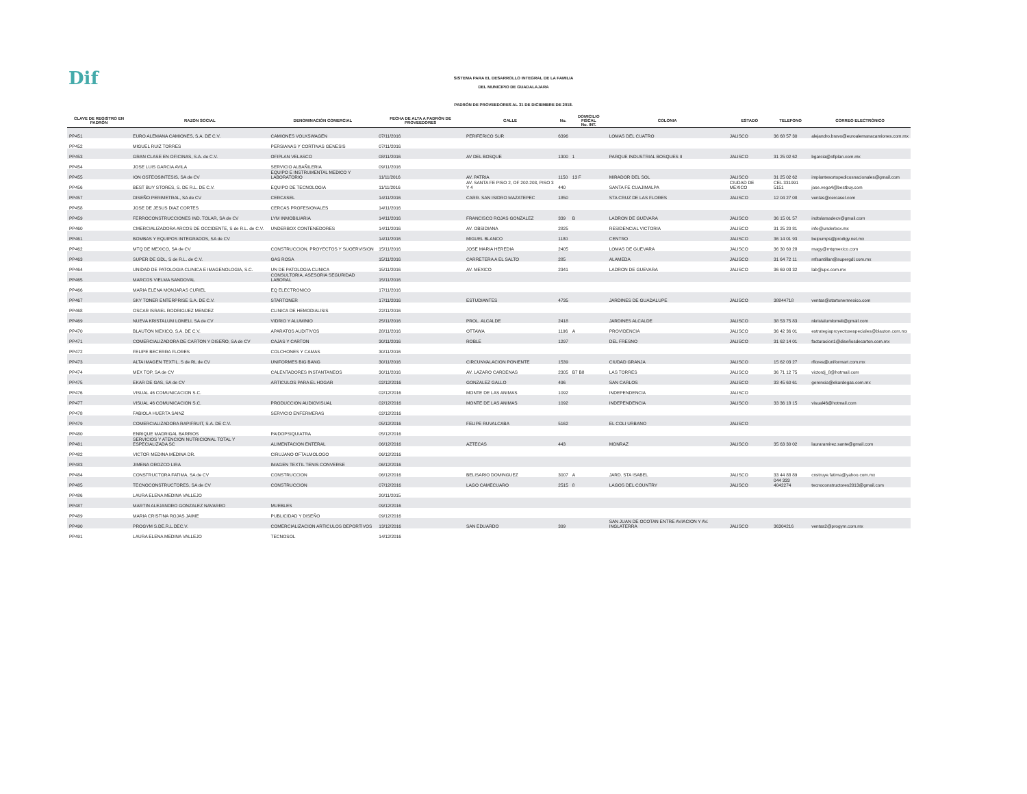Dif SISTEMA PARA EL DESARROLLO INTEGRAL DE LA FAMILIA
DEL MUNICIPIO DE GUADALAJARA
PADRÓN DE PROVEEDORES AL 31 DE DICIEMBRE DE 2018.
| CLAVE DE REGISTRO EN PADRÓN | RAZON SOCIAL | DENOMINACIÓN COMERCIAL | FECHA DE ALTA A PADRÓN DE PROVEEDORES | CALLE | No. | DOMICILIO FISCAL No. INT. | COLONIA | ESTADO | TELEFONO | CORREO ELECTRÓNICO |
| --- | --- | --- | --- | --- | --- | --- | --- | --- | --- | --- |
| PP451 | EURO ALEMANA CAMIONES, S.A. DE C.V. | CAMIONES VOLKSWAGEN | 07/11/2016 | PERIFERICO SUR | 6396 | | LOMAS DEL CUATRO | JALISCO | 36 68 57 30 | alejandro.bravo@euroalemanacamiones.com.mx |
| PP452 | MIGUEL RUIZ TORRES | PERSIANAS Y CORTINAS GENESIS | 07/11/2016 | | | | | | | |
| PP453 | GRAN CLASE EN OFICINAS, S.A. de C.V. | OFIPLAN VELASCO | 08/11/2016 | AV DEL BOSQUE | 1300 | 1 | PARQUE INDUSTRIAL BOSQUES II | JALISCO | 31 25 02 62 | bgarcia@ofiplan.com.mx |
| PP454 | JOSE LUIS GARCIA AVILA | SERVICIO ALBAÑILERIA | 09/11/2016 | | | | | | | |
| PP455 | ION OSTEOSINTESIS, SA de CV | EQUIPO E INSTRUMENTAL MEDICO Y LABORATORIO | 11/11/2016 | AV. PATRIA | 1150 | 13 F | MIRADOR DEL SOL | JALISCO | 31 25 02 62 | implantesortopedicosnacionales@gmail.com |
| PP456 | BEST BUY STORES, S. DE R.L. DE C.V. | EQUIPO DE TECNOLOGIA | 11/11/2016 | AV. SANTA FE PISO 2, OF 202-203, PISO 3 Y 4 | 440 | | SANTA FE CUAJIMALPA | CIUDAD DE MEXICO | CEL 331991 5151 | jose.vega4@bestbuy.com |
| PP457 | DISEÑO PERIMETRAL, SA de CV | CERCASEL | 14/11/2016 | CARR. SAN ISIDRO MAZATEPEC | 1850 | | STA CRUZ DE LAS FLORES | JALISCO | 12 04 27 08 | ventas@cercasel.com |
| PP458 | JOSE DE JESUS DIAZ CORTES | CERCAS PROFESIONALES | 14/11/2016 | | | | | | | |
| PP459 | FERROCONSTRUCCIONES IND. TOLAR, SA de CV | LYM INMOBILIARIA | 14/11/2016 | FRANCISCO ROJAS GONZALEZ | 339 | B | LADRON DE GUEVARA | JALISCO | 36 15 01 57 | indtolarsadecv@gmail.com |
| PP460 | CMERCIALIZADORA ARCOS DE OCCIDENTE, S de R.L. de C.V. | UNDERBOX CONTENEDORES | 14/11/2016 | AV. OBSIDIANA | 2825 | | RESIDENCIAL VICTORIA | JALISCO | 31 25 20 81 | info@underbox.mx |
| PP461 | BOMBAS Y EQUIPOS INTEGRADOS, SA de CV | | 14/11/2016 | MIGUEL BLANCO | 1180 | | CENTRO | JALISCO | 36 14 01 93 | beipumps@prodigy.net.mx |
| PP462 | MTQ DE MEXICO, SA de CV | CONSTRUCCION, PROYECTOS Y SUOERVISION | 15/11/2016 | JOSE MARIA HEREDIA | 2405 | | LOMAS DE GUEVARA | JALISCO | 36 30 60 28 | magy@mtqmexico.com |
| PP463 | SUPER DE GDL, S de R.L. de C.V. | GAS ROSA | 15/11/2016 | CARRETERA A EL SALTO | 285 | | ALAMEDA | JALISCO | 31 64 72 11 | mfsantillan@supergdl.com.mx |
| PP464 | UNIDAD DE PATOLOGIA CLINICA E IMAGENOLOGIA, S.C. | UN DE PATOLOGIA CLINICA | 15/11/2016 | AV. MEXICO | 2341 | | LADRON DE GUEVARA | JALISCO | 36 69 03 32 | lab@upc.com.mx |
| PP465 | MARCOS VIELMA SANDOVAL | CONSULTORIA, ASESORIA SEGURIDAD LABORAL | 15/11/2016 | | | | | | | |
| PP466 | MARIA ELENA MONJARAS CURIEL | EQ ELECTRONICO | 17/11/2016 | | | | | | | |
| PP467 | SKY TONER ENTERPRISE S.A. DE C.V. | STARTONER | 17/11/2016 | ESTUDIANTES | 4735 | | JARDINES DE GUADALUPE | JALISCO | 38844718 | ventas@startonermexico.com |
| PP468 | OSCAR ISRAEL RODRIGUEZ MENDEZ | CLINICA DE HEMODIALISIS | 22/11/2016 | | | | | | | |
| PP469 | NUEVA KRISTALUM LOMELI, SA de CV | VIDRIO Y ALUMINIO | 25/11/2016 | PROL. ALCALDE | 2418 | | JARDINES ALCALDE | JALISCO | 38 53 75 83 | nkristalumlomeli@gmail.com |
| PP470 | BLAUTON MEXICO, S.A. DE C.V. | APARATOS AUDITIVOS | 28/11/2016 | OTTAWA | 1196 | A | PROVIDENCIA | JALISCO | 36 42 36 01 | estrategiaproyectosespeciales@blauton.com.mx |
| PP471 | COMERCIALIZADORA DE CARTON Y DISEÑO, SA de CV | CAJAS Y CARTON | 30/11/2016 | ROBLE | 1297 | | DEL FRESNO | JALISCO | 31 62 14 01 | facturacion1@diseñosdecarton.com.mx |
| PP472 | FELIPE BECERRA FLORES | COLCHONES Y CAMAS | 30/11/2016 | | | | | | | |
| PP473 | ALTA IMAGEN TEXTIL, S de RL de CV | UNIFORMES BIG BANG | 30/11/2016 | CIRCUNVALACION PONIENTE | 1539 | | CIUDAD GRANJA | JALISCO | 15 62 03 27 | rflores@uniformart.com.mx |
| PP474 | MEX TOP, SA de CV | CALENTADORES INSTANTANEOS | 30/11/2016 | AV. LAZARO CARDENAS | 2305 | B7 B8 | LAS TORRES | JALISCO | 36 71 12 75 | victordj_8@hotmail.com |
| PP475 | EKAR DE GAS, SA de CV | ARTICULOS PARA EL HOGAR | 02/12/2016 | GONZALEZ GALLO | 496 | | SAN CARLOS | JALISCO | 33 45 60 61 | gerencia@ekardegas.com.mx |
| PP476 | VISUAL 46 COMUNICACION S.C. | | 02/12/2016 | MONTE DE LAS ANIMAS | 1092 | | INDEPENDENCIA | JALISCO | | |
| PP477 | VISUAL 46 COMUNICACION S.C. | PRODUCCION AUDIOVISUAL | 02/12/2016 | MONTE DE LAS ANIMAS | 1092 | | INDEPENDENCIA | JALISCO | 33 36 18 15 | visual46@hotmail.com |
| PP478 | FABIOLA HUERTA SAINZ | SERVICIO ENFERMERAS | 02/12/2016 | | | | | | | |
| PP479 | COMERCIALIZADORA RAPIFRUIT, S.A. DE C.V. | | 05/12/2016 | FELIPE RUVALCABA | 5162 | | EL COLI URBANO | JALISCO | | |
| PP480 | ENRIQUE MADRIGAL BARRIOS | PAIDOPSIQUIATRA | 05/12/2016 | | | | | | | |
| PP481 | SERVICIOS Y ATENCION NUTRICIONAL TOTAL Y ESPECIALIZADA SC | ALIMENTACION ENTERAL | 06/12/2016 | AZTECAS | 443 | | MONRAZ | JALISCO | 35 63 30 02 | lauraramirez.sante@gmail.com |
| PP482 | VICTOR MEDINA MEDINA DR. | CIRUJANO OFTALMOLOGO | 06/12/2016 | | | | | | | |
| PP483 | JIMENA OROZCO LIRA | IMAGEN TEXTIL TENIS CONVERSE | 06/12/2016 | | | | | | | |
| PP484 | CONSTRUCTORA FATIMA, SA de CV | CONSTRUCCION | 06/12/2016 | BELISARIO DOMINGUEZ | 3007 | A | JARD. STA ISABEL | JALISCO | 33 44 88 89 | cnstruye.fatima@yahoo.com.mx |
| PP485 | TECNOCONSTRUCTORES, SA de CV | CONSTRUCCION | 07/12/2016 | LAGO CAMECUARO | 2515 | 8 | LAGOS DEL COUNTRY | JALISCO | 044 333 4042274 | tecnoconstructores2013@gmail.com |
| PP486 | LAURA ELENA MEDINA VALLEJO | | 20/11/2015 | | | | | | | |
| PP487 | MARTIN ALEJANDRO GONZALEZ NAVARRO | MUEBLES | 09/12/2016 | | | | | | | |
| PP489 | MARIA CRISTINA ROJAS JAIME | PUBLICIDAD Y DISEÑO | 09/12/2016 | | | | | | | |
| PP490 | PROGYM S.DE.R.L.DEC.V. | COMERCIALIZACION ARTICULOS DEPORTIVOS | 13/12/2016 | SAN EDUARDO | 399 | | SAN JUAN DE OCOTAN ENTRE AVIACION Y AV. INGLATERRA | JALISCO | 36304216 | ventas2@progym.com.mx |
| PP491 | LAURA ELENA MEDINA VALLEJO | TECNOSOL | 14/12/2016 | | | | | | | |